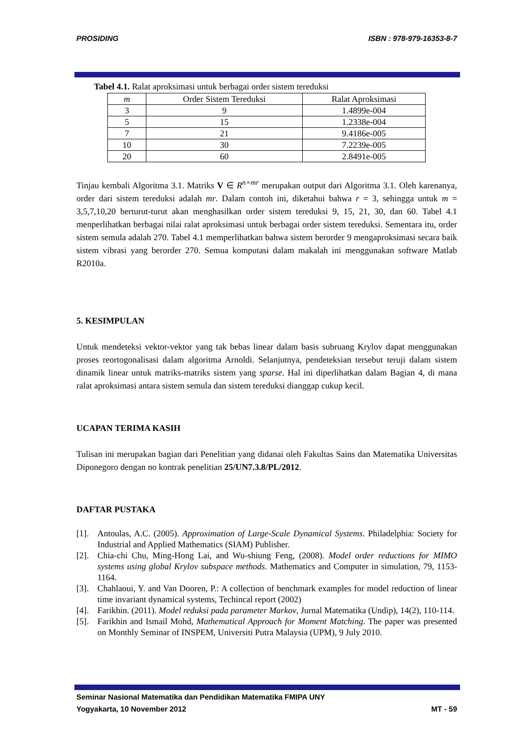PROSIDING ISBN : 978-979-16353-8-7
Tabel 4.1. Ralat aproksimasi untuk berbagai order sistem tereduksi
| m | Order Sistem Tereduksi | Ralat Aproksimasi |
| --- | --- | --- |
| 3 | 9 | 1.4899e-004 |
| 5 | 15 | 1.2338e-004 |
| 7 | 21 | 9.4186e-005 |
| 10 | 30 | 7.2239e-005 |
| 20 | 60 | 2.8491e-005 |
Tinjau kembali Algoritma 3.1. Matriks V ∈ R<sup>n×mr</sup> merupakan output dari Algoritma 3.1. Oleh karenanya, order dari sistem tereduksi adalah mr. Dalam contoh ini, diketahui bahwa r = 3, sehingga untuk m = 3,5,7,10,20 berturut-turut akan menghasilkan order sistem tereduksi 9, 15, 21, 30, dan 60. Tabel 4.1 menperlihatkan berbagai nilai ralat aproksimasi untuk berbagai order sistem tereduksi. Sementara itu, order sistem semula adalah 270. Tabel 4.1 memperlihatkan bahwa sistem berorder 9 mengaproksimasi secara baik sistem vibrasi yang berorder 270. Semua komputasi dalam makalah ini menggunakan software Matlab R2010a.
5. KESIMPULAN
Untuk mendeteksi vektor-vektor yang tak bebas linear dalam basis subruang Krylov dapat menggunakan proses reortogonalisasi dalam algoritma Arnoldi. Selanjutnya, pendeteksian tersebut teruji dalam sistem dinamik linear untuk matriks-matriks sistem yang sparse. Hal ini diperlihatkan dalam Bagian 4, di mana ralat aproksimasi antara sistem semula dan sistem tereduksi dianggap cukup kecil.
UCAPAN TERIMA KASIH
Tulisan ini merupakan bagian dari Penelitian yang didanai oleh Fakultas Sains dan Matematika Universitas Diponegoro dengan no kontrak penelitian 25/UN7.3.8/PL/2012.
DAFTAR PUSTAKA
[1]. Antoulas, A.C. (2005). Approximation of Large-Scale Dynamical Systems. Philadelphia: Society for Industrial and Applied Mathematics (SIAM) Publisher.
[2]. Chia-chi Chu, Ming-Hong Lai, and Wu-shiung Feng, (2008). Model order reductions for MIMO systems using global Krylov subspace methods. Mathematics and Computer in simulation, 79, 1153-1164.
[3]. Chahlaoui, Y. and Van Dooren, P.: A collection of benchmark examples for model reduction of linear time invariant dynamical systems, Techincal report (2002)
[4]. Farikhin. (2011). Model reduksi pada parameter Markov, Jurnal Matematika (Undip), 14(2), 110-114.
[5]. Farikhin and Ismail Mohd, Mathematical Approach for Moment Matching. The paper was presented on Monthly Seminar of INSPEM, Universiti Putra Malaysia (UPM), 9 July 2010.
Seminar Nasional Matematika dan Pendidikan Matematika FMIPA UNY
Yogyakarta, 10 November 2012 MT - 59